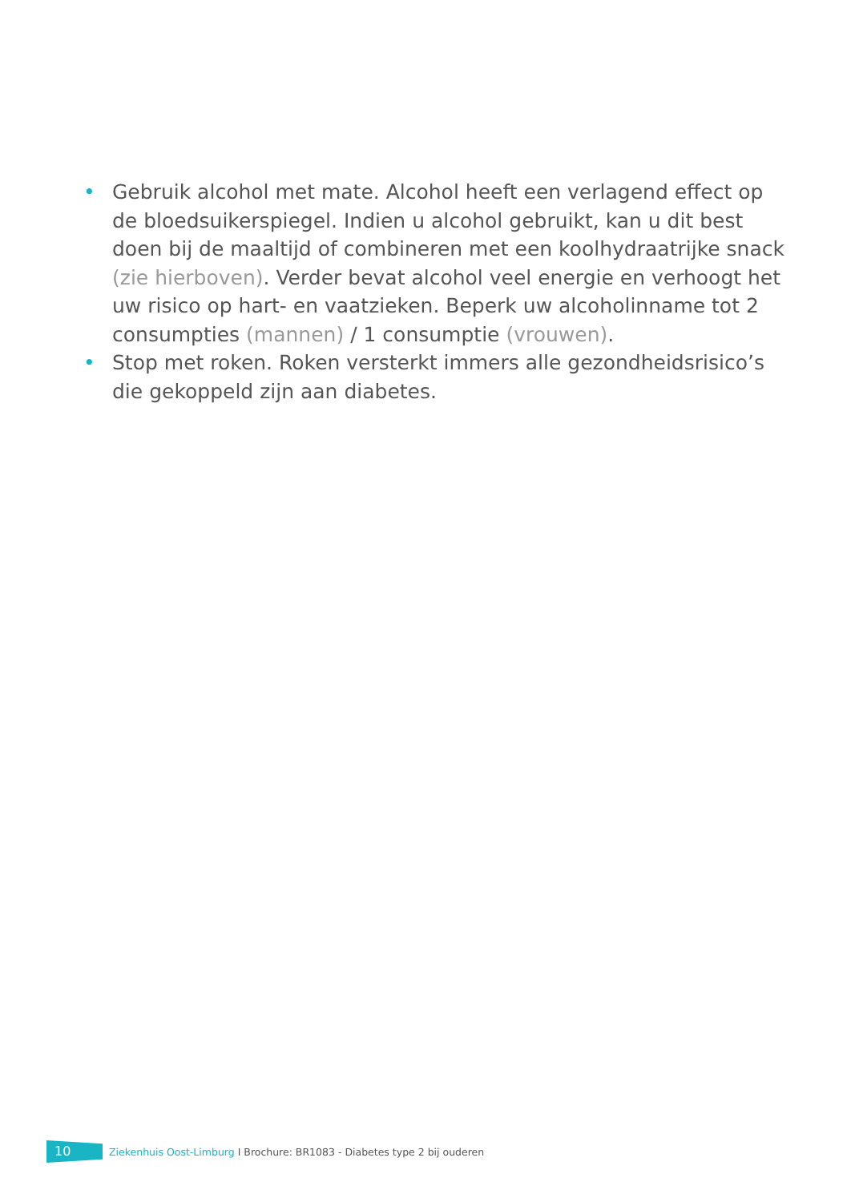• Gebruik alcohol met mate. Alcohol heeft een verlagend effect op de bloedsuikerspiegel. Indien u alcohol gebruikt, kan u dit best doen bij de maaltijd of combineren met een koolhydraatrijke snack (zie hierboven). Verder bevat alcohol veel energie en verhoogt het uw risico op hart- en vaatzieken. Beperk uw alcoholinname tot 2 consumpties (mannen) / 1 consumptie (vrouwen).
• Stop met roken. Roken versterkt immers alle gezondheidsrisico’s die gekoppeld zijn aan diabetes.
10
Ziekenhuis Oost-Limburg I Brochure: BR1083 - Diabetes type 2 bij ouderen